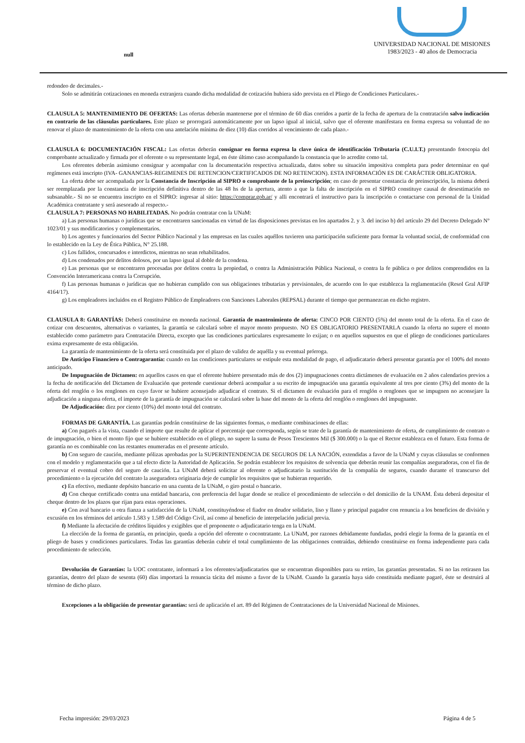null
UNIVERSIDAD NACIONAL DE MISIONES
1983/2023 - 40 años de Democracia
redondeo de decimales.-
Solo se admitirán cotizaciones en moneda extranjera cuando dicha modalidad de cotización hubiera sido prevista en el Pliego de Condiciones Particulares.-
CLAUSULA 5: MANTENIMIENTO DE OFERTAS: Las ofertas deberán mantenerse por el término de 60 días corridos a partir de la fecha de apertura de la contratación salvo indicación en contrario de las cláusulas particulares. Este plazo se prorrogará automáticamente por un lapso igual al inicial, salvo que el oferente manifestara en forma expresa su voluntad de no renovar el plazo de mantenimiento de la oferta con una antelación mínima de diez (10) días corridos al vencimiento de cada plazo.-
CLAUSULA 6: DOCUMENTACIÓN FISCAL: Las ofertas deberán consignar en forma expresa la clave única de identificación Tributaria (C.U.I.T.) presentando fotocopia del comprobante actualizado y firmada por el oferente o su representante legal, en éste último caso acompañando la constancia que lo acredite como tal.
Los oferentes deberán asimismo consignar y acompañar con la documentación respectiva actualizada, datos sobre su situación impositiva completa para poder determinar en qué regímenes está inscripto (IVA- GANANCIAS-REGIMENES DE RETENCION/CERTIFICADOS DE NO RETENCION). ESTA INFORMACIÓN ES DE CARÁCTER OBLIGATORIA.
La oferta debe ser acompañada por la Constancia de Inscripción al SIPRO o comprobante de la preinscripción; en caso de presentar constancia de preinscripción, la misma deberá ser reemplazada por la constancia de inscripción definitiva dentro de las 48 hs de la apertura, atento a que la falta de inscripción en el SIPRO constituye causal de desestimación no subsanable.- Si no se encuentra inscripto en el SIPRO: ingresar al sitio: https://comprar.gob.ar/ y alli encontrará el instructivo para la inscripción o contactarse con personal de la Unidad Académica contratante y será asesorado al respecto.-
CLAUSULA 7: PERSONAS NO HABILITADAS. No podrán contratar con la UNaM:
a) Las personas humanas o jurídicas que se encontraren sancionadas en virtud de las disposiciones previstas en los apartados 2. y 3. del inciso b) del artículo 29 del Decreto Delegado Nº 1023/01 y sus modificatorios y complementarios.
b) Los agentes y funcionarios del Sector Público Nacional y las empresas en las cuales aquéllos tuvieren una participación suficiente para formar la voluntad social, de conformidad con lo establecido en la Ley de Ética Pública, N° 25.188.
c) Los fallidos, concursados e interdictos, mientras no sean rehabilitados.
d) Los condenados por delitos dolosos, por un lapso igual al doble de la condena.
e) Las personas que se encontraren procesadas por delitos contra la propiedad, o contra la Administración Pública Nacional, o contra la fe pública o por delitos comprendidos en la Convención Interamericana contra la Corrupción.
f) Las personas humanas o jurídicas que no hubieran cumplido con sus obligaciones tributarias y previsionales, de acuerdo con lo que establezca la reglamentación (Resol Gral AFIP 4164/17).
g) Los empleadores incluidos en el Registro Público de Empleadores con Sanciones Laborales (REPSAL) durante el tiempo que permanezcan en dicho registro.
CLAUSULA 8: GARANTÍAS: Deberá constituirse en moneda nacional. Garantía de mantenimiento de oferta: CINCO POR CIENTO (5%) del monto total de la oferta. En el caso de cotizar con descuentos, alternativas o variantes, la garantía se calculará sobre el mayor monto propuesto. NO ES OBLIGATORIO PRESENTARLA cuando la oferta no supere el monto establecido como parámetro para Contratación Directa, excepto que las condiciones particulares expresamente lo exijan; o en aquellos supuestos en que el pliego de condiciones particulares exima expresamente de esta obligación.
La garantía de mantenimiento de la oferta será constituida por el plazo de validez de aquélla y su eventual prórroga.
De Anticipo Financiero o Contragarantía: cuando en las condiciones particulares se estipule esta modalidad de pago, el adjudicatario deberá presentar garantía por el 100% del monto anticipado.
De Impugnación de Dictamen: en aquellos casos en que el oferente hubiere presentado más de dos (2) impugnaciones contra dictámenes de evaluación en 2 años calendarios previos a la fecha de notificación del Dictamen de Evaluación que pretende cuestionar deberá acompañar a su escrito de impugnación una garantía equivalente al tres por ciento (3%) del monto de la oferta del renglón o los renglones en cuyo favor se hubiere aconsejado adjudicar el contrato. Si el dictamen de evaluación para el renglón o renglones que se impugnen no aconsejare la adjudicación a ninguna oferta, el importe de la garantía de impugnación se calculará sobre la base del monto de la oferta del renglón o renglones del impugnante.
De Adjudicación: diez por ciento (10%) del monto total del contrato.
FORMAS DE GARANTÍA. Las garantías podrán constituirse de las siguientes formas, o mediante combinaciones de ellas:
a) Con pagarés a la vista, cuando el importe que resulte de aplicar el porcentaje que corresponda, según se trate de la garantía de mantenimiento de oferta, de cumplimiento de contrato o de impugnación, o bien el monto fijo que se hubiere establecido en el pliego, no supere la suma de Pesos Trescientos Mil ($ 300.000) o la que el Rector establezca en el futuro. Esta forma de garantía no es combinable con las restantes enumeradas en el presente artículo.
b) Con seguro de caución, mediante pólizas aprobadas por la SUPERINTENDENCIA DE SEGUROS DE LA NACIÓN, extendidas a favor de la UNaM y cuyas cláusulas se conformen con el modelo y reglamentación que a tal efecto dicte la Autoridad de Aplicación. Se podrán establecer los requisitos de solvencia que deberán reunir las compañías aseguradoras, con el fin de preservar el eventual cobro del seguro de caución. La UNaM deberá solicitar al oferente o adjudicatario la sustitución de la compañía de seguros, cuando durante el transcurso del procedimiento o la ejecución del contrato la aseguradora originaria deje de cumplir los requisitos que se hubieran requerido.
c) En efectivo, mediante depósito bancario en una cuenta de la UNaM, o giro postal o bancario.
d) Con cheque certificado contra una entidad bancaria, con preferencia del lugar donde se realice el procedimiento de selección o del domicilio de la UNAM. Ésta deberá depositar el cheque dentro de los plazos que rijan para estas operaciones.
e) Con aval bancario u otra fianza a satisfacción de la UNaM, constituyéndose el fiador en deudor solidario, liso y llano y principal pagador con renuncia a los beneficios de división y excusión en los términos del artículo 1.583 y 1.589 del Código Civil, así como al beneficio de interpelación judicial previa.
f) Mediante la afectación de créditos líquidos y exigibles que el proponente o adjudicatario tenga en la UNaM.
La elección de la forma de garantía, en principio, queda a opción del oferente o cocontratante. La UNaM, por razones debidamente fundadas, podrá elegir la forma de la garantía en el pliego de bases y condiciones particulares. Todas las garantías deberán cubrir el total cumplimiento de las obligaciones contraídas, debiendo constituirse en forma independiente para cada procedimiento de selección.
Devolución de Garantías: la UOC contratante, informará a los oferentes/adjudicatarios que se encuentran disponibles para su retiro, las garantías presentadas. Si no las retirasen las garantías, dentro del plazo de sesenta (60) días importará la renuncia tácita del mismo a favor de la UNaM. Cuando la garantía haya sido constituida mediante pagaré, éste se destruirá al término de dicho plazo.
Excepciones a la obligación de presentar garantías: será de aplicación el art. 89 del Régimen de Contrataciones de la Universidad Nacional de Misiones.
Fecha impresión: 29/03/2023 Página 4 de 5